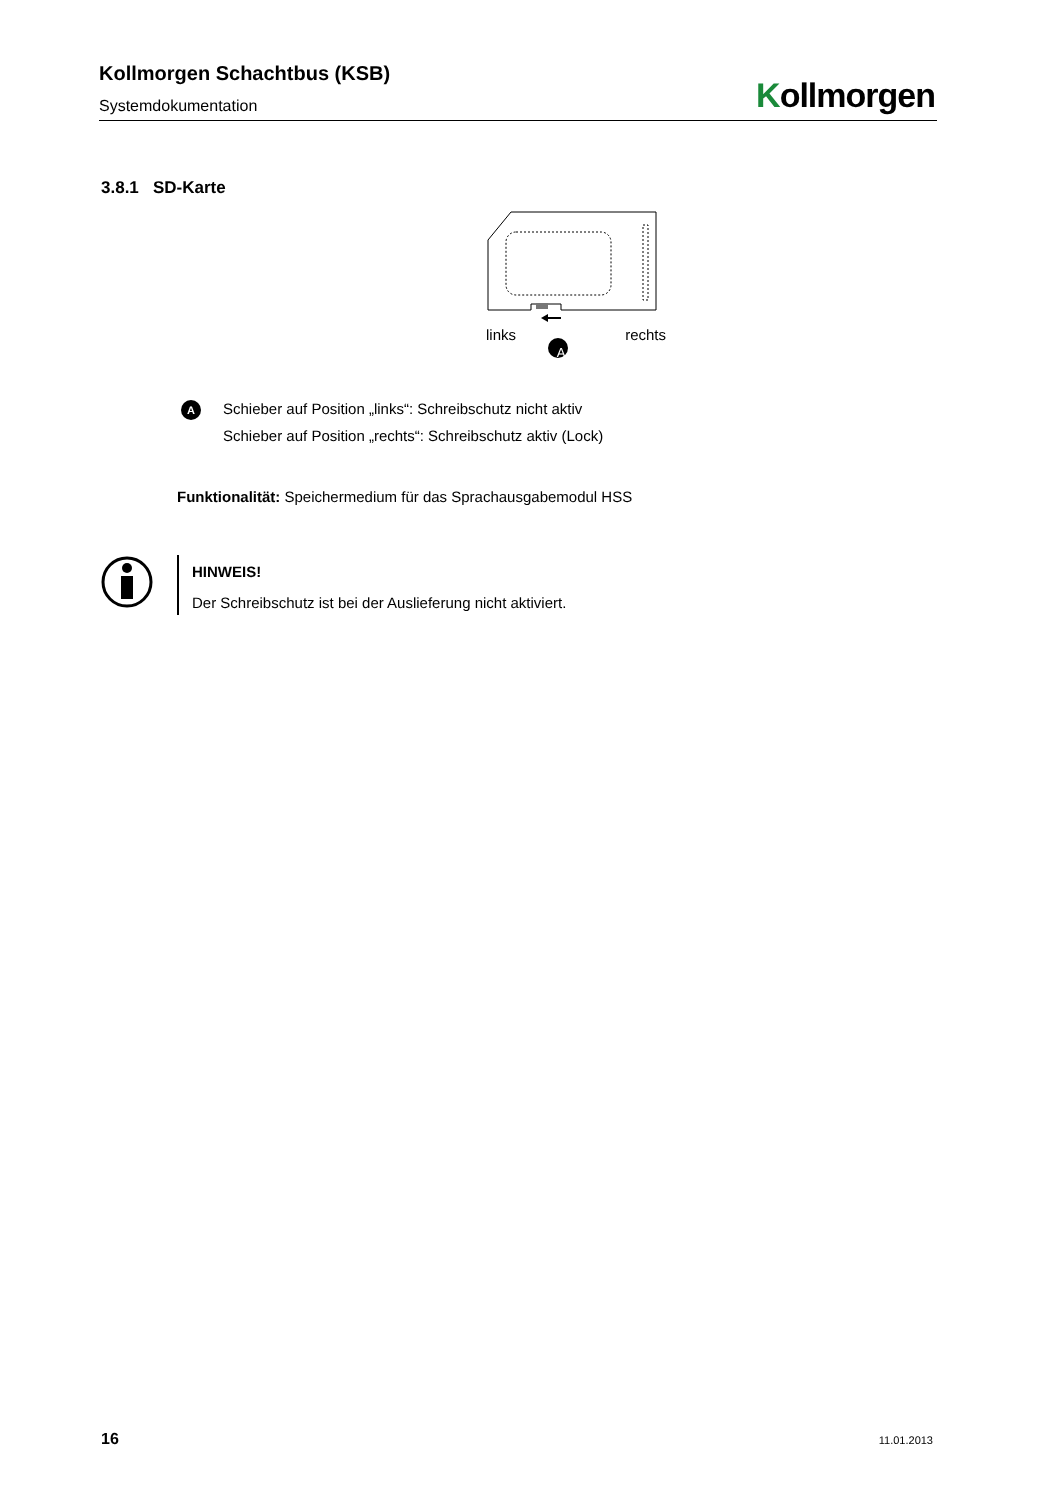Kollmorgen Schachtbus (KSB)
Systemdokumentation
Kollmorgen
3.8.1 SD-Karte
links rechts
A
A
Schieber auf Position „links“: Schreibschutz nicht aktiv
Schieber auf Position „rechts“: Schreibschutz aktiv (Lock)
Funktionalität: Speichermedium für das Sprachausgabemodul HSS
HINWEIS!
Der Schreibschutz ist bei der Auslieferung nicht aktiviert.
16 11.01.2013